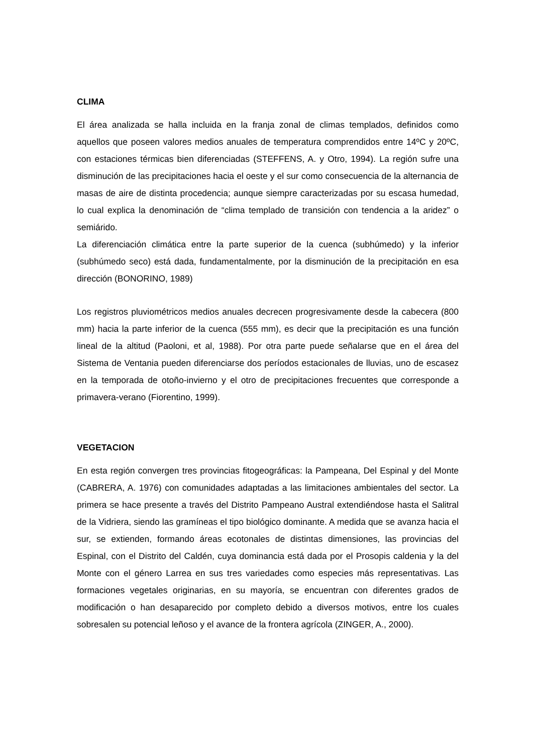CLIMA
El área analizada se halla incluida en la franja zonal de climas templados, definidos como aquellos que poseen valores medios anuales de temperatura comprendidos entre 14ºC y 20ºC, con estaciones térmicas bien diferenciadas (STEFFENS, A. y Otro, 1994). La región sufre una disminución de las precipitaciones hacia el oeste y el sur como consecuencia de la alternancia de masas de aire de distinta procedencia; aunque siempre caracterizadas por su escasa humedad, lo cual explica la denominación de “clima templado de transición con tendencia a la aridez” o semiárido.
La diferenciación climática entre la parte superior de la cuenca (subhúmedo) y la inferior (subhúmedo seco) está dada, fundamentalmente, por la disminución de la precipitación en esa dirección (BONORINO, 1989)
Los registros pluviométricos medios anuales decrecen progresivamente desde la cabecera (800 mm) hacia la parte inferior de la cuenca (555 mm), es decir que la precipitación es una función lineal de la altitud (Paoloni, et al, 1988). Por otra parte puede señalarse que en el área del Sistema de Ventania pueden diferenciarse dos períodos estacionales de lluvias, uno de escasez en la temporada de otoño-invierno y el otro de precipitaciones frecuentes que corresponde a primavera-verano (Fiorentino, 1999).
VEGETACION
En esta región convergen tres provincias fitogeográficas: la Pampeana, Del Espinal y del Monte (CABRERA, A. 1976) con comunidades adaptadas a las limitaciones ambientales del sector. La primera se hace presente a través del Distrito Pampeano Austral extendiéndose hasta el Salitral de la Vidriera, siendo las gramíneas el tipo biológico dominante. A medida que se avanza hacia el sur, se extienden, formando áreas ecotonales de distintas dimensiones, las provincias del Espinal, con el Distrito del Caldén, cuya dominancia está dada por el Prosopis caldenia y la del Monte con el género Larrea en sus tres variedades como especies más representativas. Las formaciones vegetales originarias, en su mayoría, se encuentran con diferentes grados de modificación o han desaparecido por completo debido a diversos motivos, entre los cuales sobresalen su potencial leñoso y el avance de la frontera agrícola (ZINGER, A., 2000).